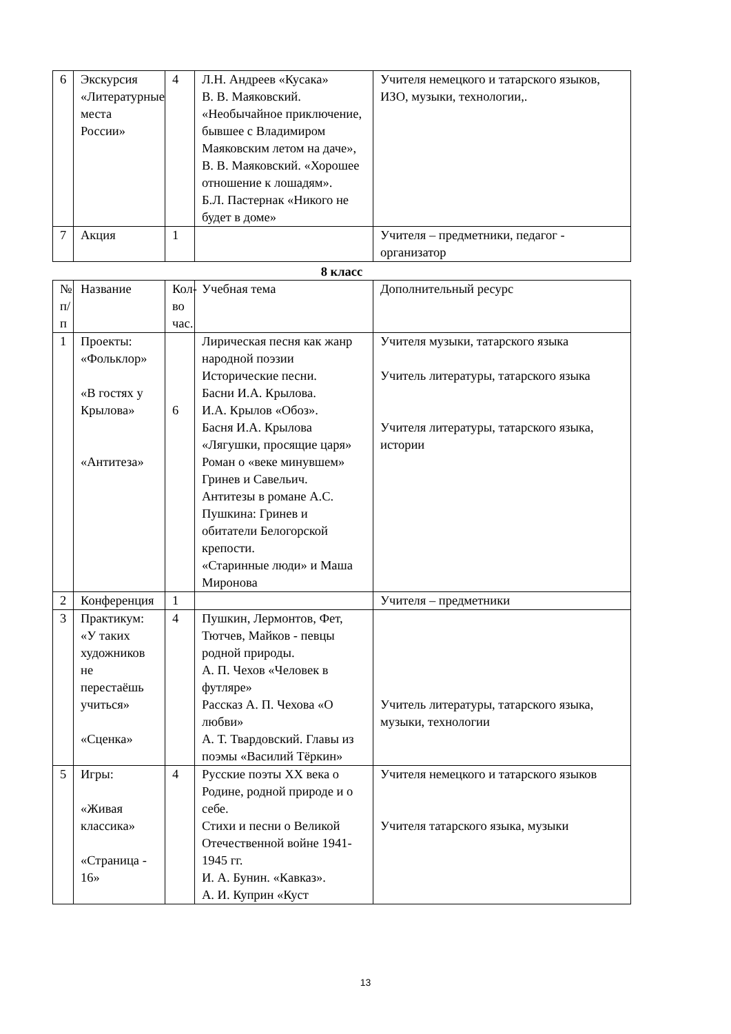| 6 | Экскурсия «Литературные места России» | 4 | Л.Н. Андреев «Кусака» В. В. Маяковский. «Необычайное приключение, бывшее с Владимиром Маяковским летом на даче», В. В. Маяковский. «Хорошее отношение к лошадям». Б.Л. Пастернак «Никого не будет в доме» | Учителя немецкого и татарского языков, ИЗО, музыки, технологии,. |
| 7 | Акция | 1 | | Учителя – предметники, педагог - организатор |
8 класс
| № п/п | Название | Кол-во час. | Учебная тема | Дополнительный ресурс |
| 1 | Проекты: «Фольклор» «В гостях у Крылова» «Антитеза» | 6 | Лирическая песня как жанр народной поэзии Исторические песни. Басни И.А. Крылова. И.А. Крылов «Обоз». Басня И.А. Крылова «Лягушки, просящие царя» Роман о «веке минувшем» Гринев и Савельич. Антитезы в романе А.С. Пушкина: Гринев и обитатели Белогорской крепости. «Старинные люди» и Маша Миронова | Учителя музыки, татарского языка Учитель литературы, татарского языка Учителя литературы, татарского языка, истории |
| 2 | Конференция | 1 | | Учителя – предметники |
| 3 | Практикум: «У таких художников не перестаёшь учиться» «Сценка» | 4 | Пушкин, Лермонтов, Фет, Тютчев, Майков - певцы родной природы. А. П. Чехов «Человек в футляре» Рассказ А. П. Чехова «О любви» А. Т. Твардовский. Главы из поэмы «Василий Тёркин» | Учитель литературы, татарского языка, музыки, технологии |
| 5 | Игры: «Живая классика» «Страница - 16» | 4 | Русские поэты XX века о Родине, родной природе и о себе. Стихи и песни о Великой Отечественной войне 1941-1945 гг. И. А. Бунин. «Кавказ». А. И. Куприн «Куст | Учителя немецкого и татарского языков Учителя татарского языка, музыки |
13